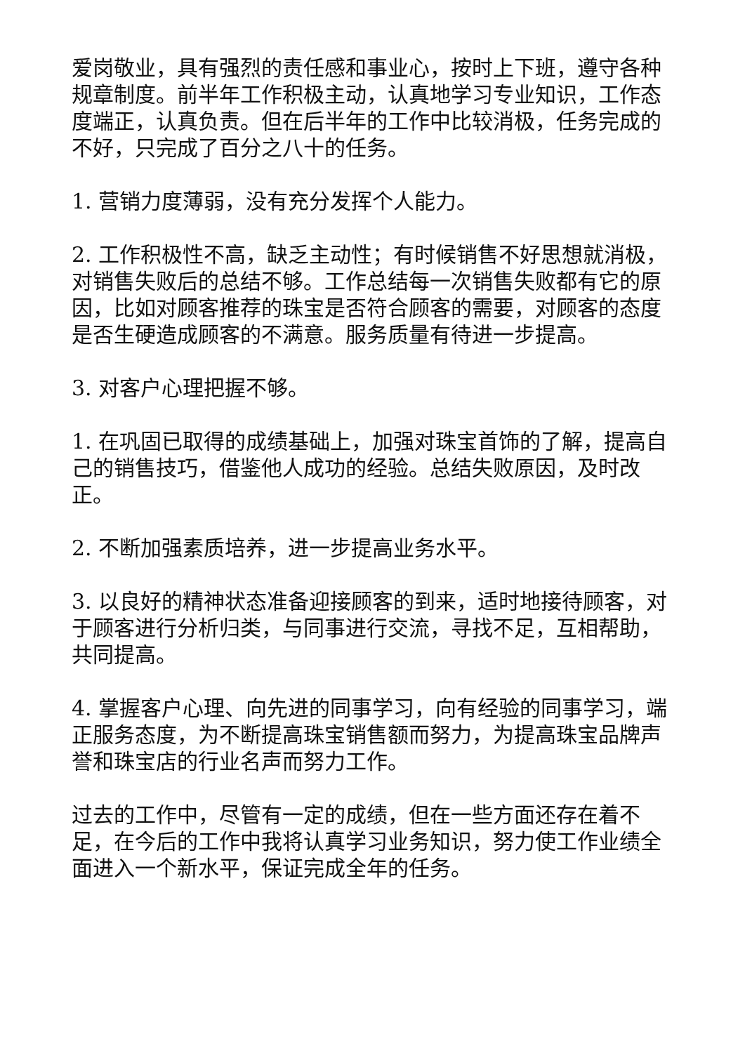爱岗敬业，具有强烈的责任感和事业心，按时上下班，遵守各种规章制度。前半年工作积极主动，认真地学习专业知识，工作态度端正，认真负责。但在后半年的工作中比较消极，任务完成的不好，只完成了百分之八十的任务。
1. 营销力度薄弱，没有充分发挥个人能力。
2. 工作积极性不高，缺乏主动性；有时候销售不好思想就消极，对销售失败后的总结不够。工作总结每一次销售失败都有它的原因，比如对顾客推荐的珠宝是否符合顾客的需要，对顾客的态度是否生硬造成顾客的不满意。服务质量有待进一步提高。
3. 对客户心理把握不够。
1. 在巩固已取得的成绩基础上，加强对珠宝首饰的了解，提高自己的销售技巧，借鉴他人成功的经验。总结失败原因，及时改正。
2. 不断加强素质培养，进一步提高业务水平。
3. 以良好的精神状态准备迎接顾客的到来，适时地接待顾客，对于顾客进行分析归类，与同事进行交流，寻找不足，互相帮助，共同提高。
4. 掌握客户心理、向先进的同事学习，向有经验的同事学习，端正服务态度，为不断提高珠宝销售额而努力，为提高珠宝品牌声誉和珠宝店的行业名声而努力工作。
过去的工作中，尽管有一定的成绩，但在一些方面还存在着不足，在今后的工作中我将认真学习业务知识，努力使工作业绩全面进入一个新水平，保证完成全年的任务。